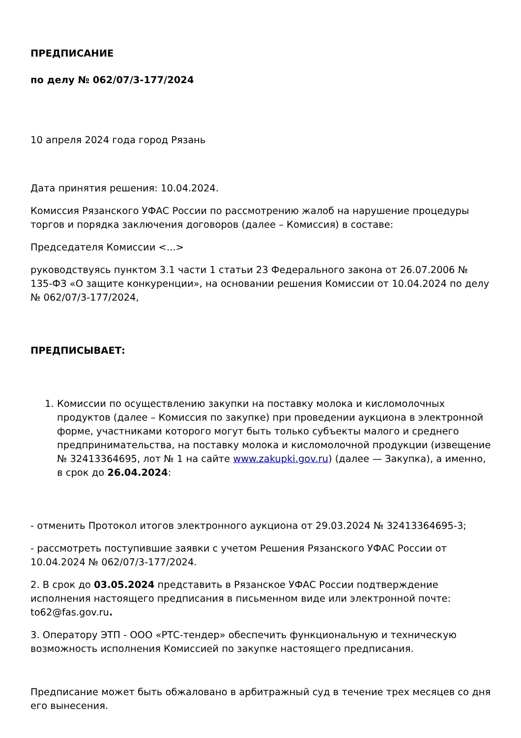ПРЕДПИСАНИЕ
по делу № 062/07/3-177/2024
10 апреля 2024 года город Рязань
Дата принятия решения: 10.04.2024.
Комиссия Рязанского УФАС России по рассмотрению жалоб на нарушение процедуры торгов и порядка заключения договоров (далее – Комиссия) в составе:
Председателя Комиссии <...>
руководствуясь пунктом 3.1 части 1 статьи 23 Федерального закона от 26.07.2006 № 135-ФЗ «О защите конкуренции», на основании решения Комиссии от 10.04.2024 по делу № 062/07/3-177/2024,
ПРЕДПИСЫВАЕТ:
1. Комиссии по осуществлению закупки на поставку молока и кисломолочных продуктов (далее – Комиссия по закупке) при проведении аукциона в электронной форме, участниками которого могут быть только субъекты малого и среднего предпринимательства, на поставку молока и кисломолочной продукции (извещение № 32413364695, лот № 1 на сайте www.zakupki.gov.ru) (далее — Закупка), а именно, в срок до 26.04.2024:
- отменить Протокол итогов электронного аукциона от 29.03.2024 № 32413364695-3;
- рассмотреть поступившие заявки с учетом Решения Рязанского УФАС России от 10.04.2024 № 062/07/3-177/2024.
2. В срок до 03.05.2024 представить в Рязанское УФАС России подтверждение исполнения настоящего предписания в письменном виде или электронной почте: to62@fas.gov.ru.
3. Оператору ЭТП - ООО «РТС-тендер» обеспечить функциональную и техническую возможность исполнения Комиссией по закупке настоящего предписания.
Предписание может быть обжаловано в арбитражный суд в течение трех месяцев со дня его вынесения.